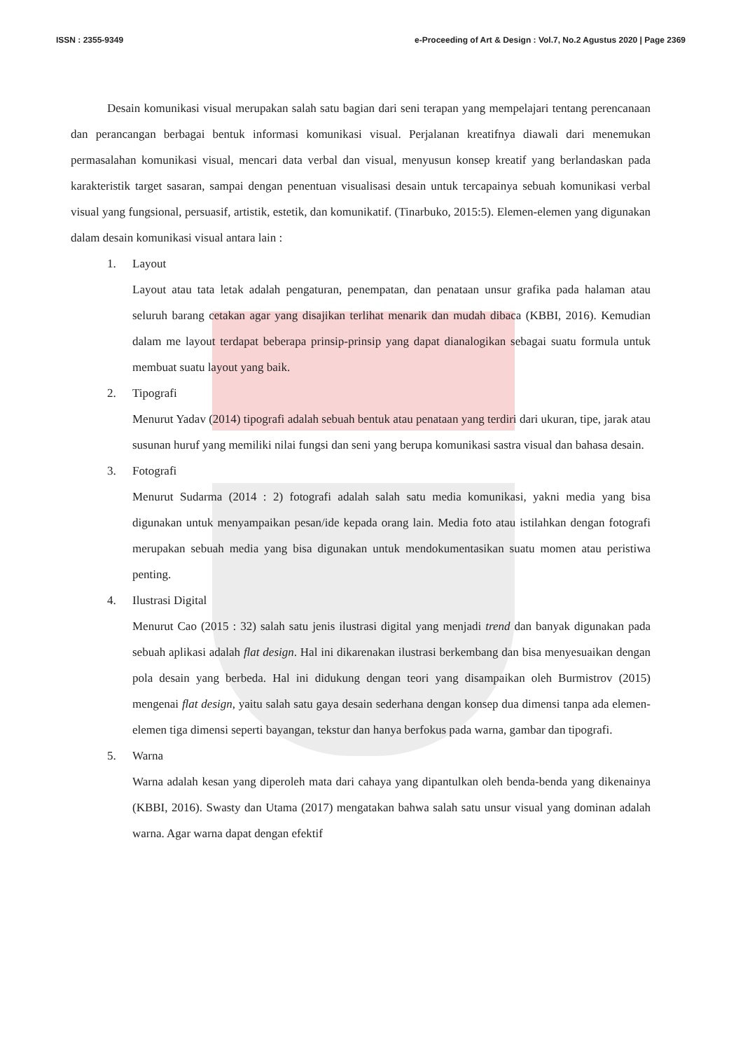ISSN : 2355-9349 e-Proceeding of Art & Design : Vol.7, No.2 Agustus 2020 | Page 2369
Desain komunikasi visual merupakan salah satu bagian dari seni terapan yang mempelajari tentang perencanaan dan perancangan berbagai bentuk informasi komunikasi visual. Perjalanan kreatifnya diawali dari menemukan permasalahan komunikasi visual, mencari data verbal dan visual, menyusun konsep kreatif yang berlandaskan pada karakteristik target sasaran, sampai dengan penentuan visualisasi desain untuk tercapainya sebuah komunikasi verbal visual yang fungsional, persuasif, artistik, estetik, dan komunikatif. (Tinarbuko, 2015:5). Elemen-elemen yang digunakan dalam desain komunikasi visual antara lain :
1. Layout
Layout atau tata letak adalah pengaturan, penempatan, dan penataan unsur grafika pada halaman atau seluruh barang cetakan agar yang disajikan terlihat menarik dan mudah dibaca (KBBI, 2016). Kemudian dalam me layout terdapat beberapa prinsip-prinsip yang dapat dianalogikan sebagai suatu formula untuk membuat suatu layout yang baik.
2. Tipografi
Menurut Yadav (2014) tipografi adalah sebuah bentuk atau penataan yang terdiri dari ukuran, tipe, jarak atau susunan huruf yang memiliki nilai fungsi dan seni yang berupa komunikasi sastra visual dan bahasa desain.
3. Fotografi
Menurut Sudarma (2014 : 2) fotografi adalah salah satu media komunikasi, yakni media yang bisa digunakan untuk menyampaikan pesan/ide kepada orang lain. Media foto atau istilahkan dengan fotografi merupakan sebuah media yang bisa digunakan untuk mendokumentasikan suatu momen atau peristiwa penting.
4. Ilustrasi Digital
Menurut Cao (2015 : 32) salah satu jenis ilustrasi digital yang menjadi trend dan banyak digunakan pada sebuah aplikasi adalah flat design. Hal ini dikarenakan ilustrasi berkembang dan bisa menyesuaikan dengan pola desain yang berbeda. Hal ini didukung dengan teori yang disampaikan oleh Burmistrov (2015) mengenai flat design, yaitu salah satu gaya desain sederhana dengan konsep dua dimensi tanpa ada elemen-elemen tiga dimensi seperti bayangan, tekstur dan hanya berfokus pada warna, gambar dan tipografi.
5. Warna
Warna adalah kesan yang diperoleh mata dari cahaya yang dipantulkan oleh benda-benda yang dikenainya (KBBI, 2016). Swasty dan Utama (2017) mengatakan bahwa salah satu unsur visual yang dominan adalah warna. Agar warna dapat dengan efektif